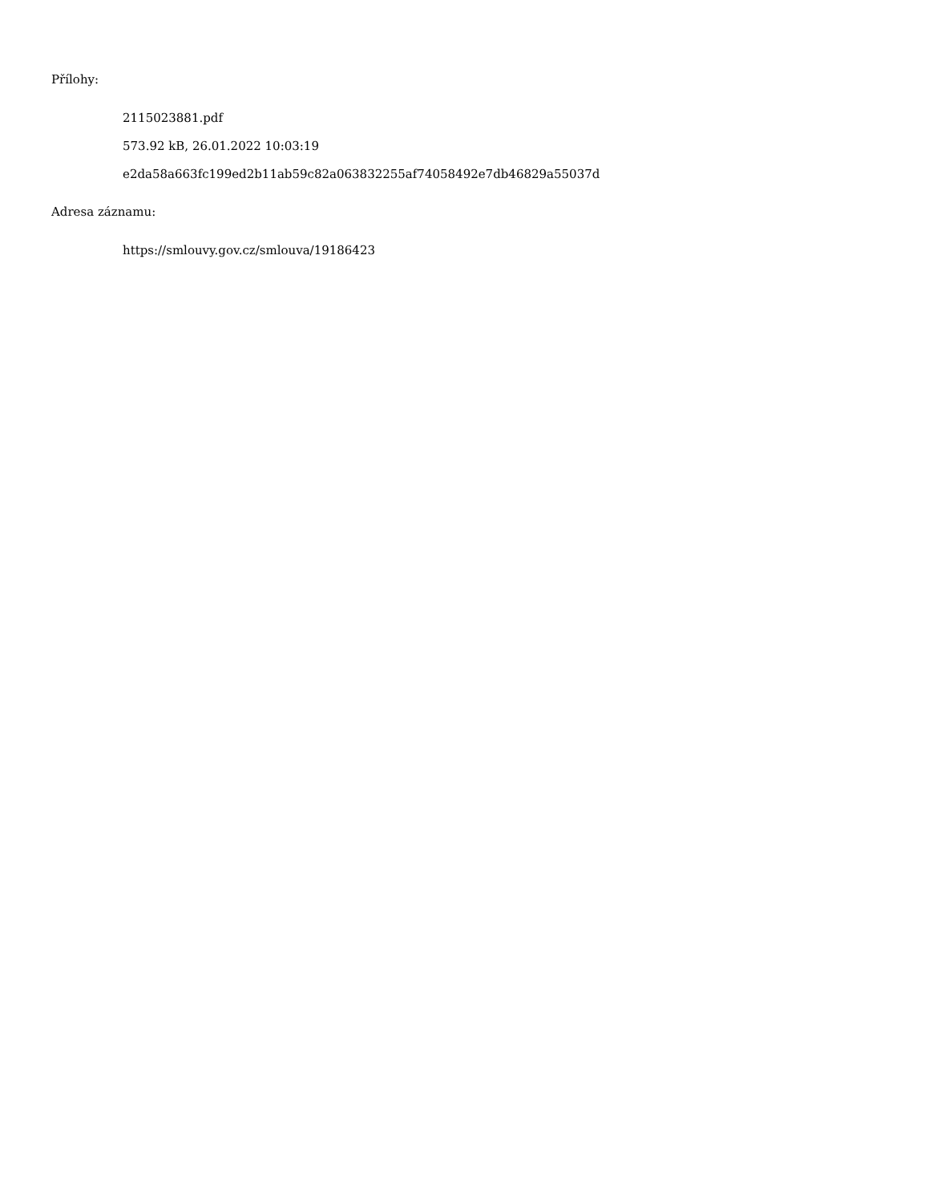Přílohy:
2115023881.pdf
573.92 kB, 26.01.2022 10:03:19
e2da58a663fc199ed2b11ab59c82a063832255af74058492e7db46829a55037d
Adresa záznamu:
https://smlouvy.gov.cz/smlouva/19186423